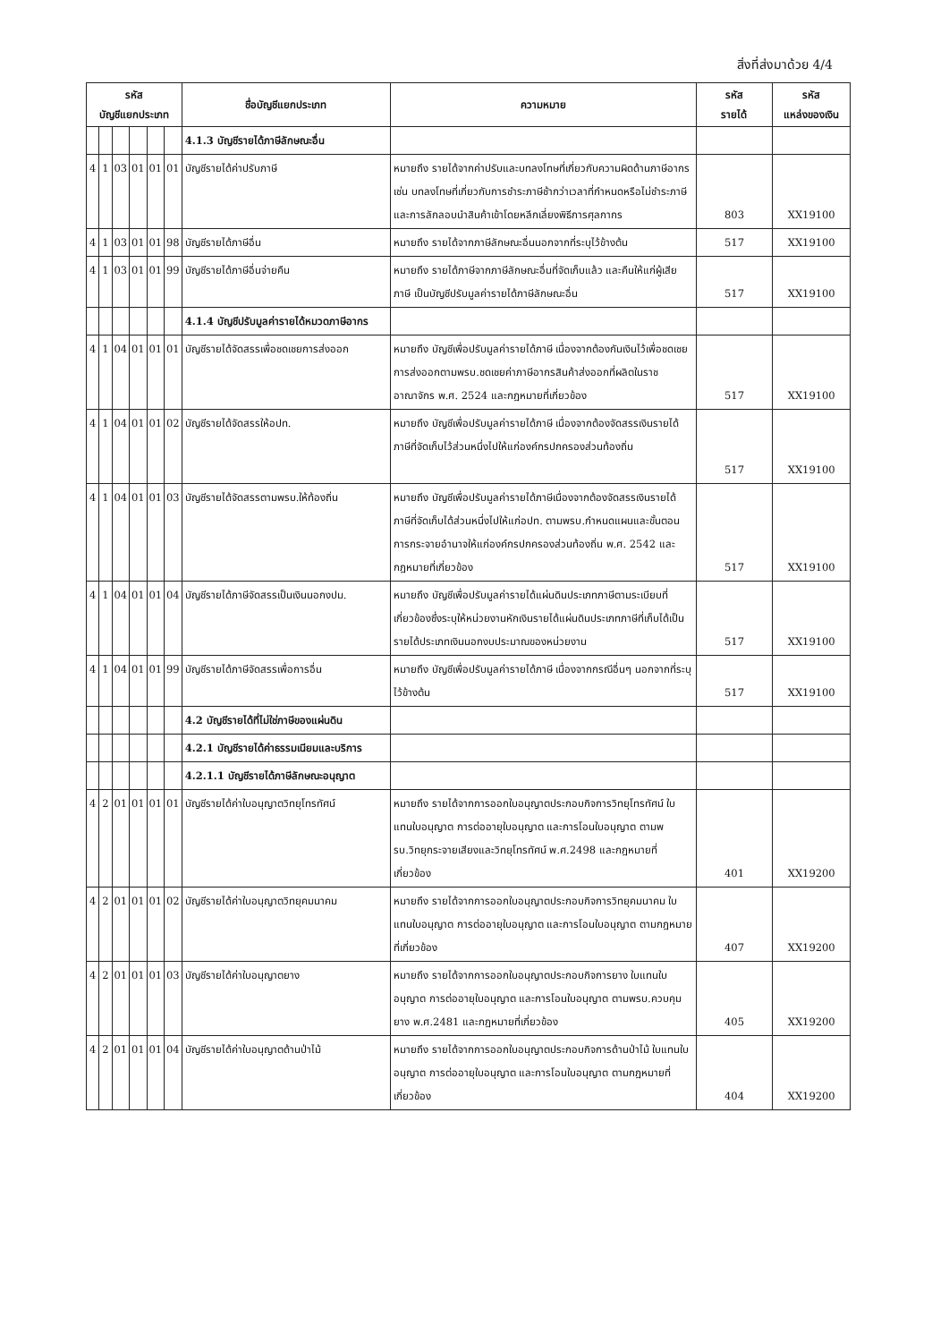สิ่งที่ส่งมาด้วย 4/4
| รหัส บัญชีแยกประเภท | | | | | | ชื่อบัญชีแยกประเภท | ความหมาย | รหัส รายได้ | รหัส แหล่งของเงิน |
| --- | --- | --- | --- | --- | --- | --- | --- | --- | --- |
| | | | | | | 4.1.3 บัญชีรายได้ภาษีลักษณะอื่น | | | |
| 4 | 1 | 03 | 01 | 01 | 01 | บัญชีรายได้ค่าปรับภาษี | หมายถึง รายได้จากค่าปรับและบทลงโทษที่เกี่ยวกับความผิดด้านภาษีอากร เช่น บทลงโทษที่เกี่ยวกับการชำระภาษีช้ากว่าเวลาที่กำหนดหรือไม่ชำระภาษี และการลักลอบนำสินค้าเข้าโดยหลีกเลี่ยงพิธีการศุลกากร | 803 | XX19100 |
| 4 | 1 | 03 | 01 | 01 | 98 | บัญชีรายได้ภาษีอื่น | หมายถึง รายได้จากภาษีลักษณะอื่นนอกจากที่ระบุไว้ข้างต้น | 517 | XX19100 |
| 4 | 1 | 03 | 01 | 01 | 99 | บัญชีรายได้ภาษีอื่นจ่ายคืน | หมายถึง รายได้ภาษีจากภาษีลักษณะอื่นที่จัดเก็บแล้ว และคืนให้แก่ผู้เสียภาษี เป็นบัญชีปรับมูลค่ารายได้ภาษีลักษณะอื่น | 517 | XX19100 |
| | | | | | | 4.1.4 บัญชีปรับมูลค่ารายได้หมวดภาษีอากร | | | |
| 4 | 1 | 04 | 01 | 01 | 01 | บัญชีรายได้จัดสรรเพื่อชดเชยการส่งออก | หมายถึง บัญชีเพื่อปรับมูลค่ารายได้ภาษี เนื่องจากต้องกันเงินไว้เพื่อชดเชยการส่งออกตามพรบ.ชดเชยค่าภาษีอากรสินค้าส่งออกที่ผลิตในราชอาณาจักร พ.ศ. 2524 และกฎหมายที่เกี่ยวข้อง | 517 | XX19100 |
| 4 | 1 | 04 | 01 | 01 | 02 | บัญชีรายได้จัดสรรให้อปท. | หมายถึง บัญชีเพื่อปรับมูลค่ารายได้ภาษี เนื่องจากต้องจัดสรรเงินรายได้ภาษีที่จัดเก็บไว้ส่วนหนึ่งไปให้แก่องค์กรปกครองส่วนท้องถิ่น | 517 | XX19100 |
| 4 | 1 | 04 | 01 | 01 | 03 | บัญชีรายได้จัดสรรตามพรบ.ให้ท้องถิ่น | หมายถึง บัญชีเพื่อปรับมูลค่ารายได้ภาษีเนื่องจากต้องจัดสรรเงินรายได้ภาษีที่จัดเก็บได้ส่วนหนึ่งไปให้แก่อปท. ตามพรบ.กำหนดแผนและขั้นตอนการกระจายอำนาจให้แก่องค์กรปกครองส่วนท้องถิ่น พ.ศ. 2542 และกฎหมายที่เกี่ยวข้อง | 517 | XX19100 |
| 4 | 1 | 04 | 01 | 01 | 04 | บัญชีรายได้ภาษีจัดสรรเป็นเงินนอกงปม. | หมายถึง บัญชีเพื่อปรับมูลค่ารายได้แผ่นดินประเภทภาษีตามระเบียบที่เกี่ยวข้องซึ่งระบุให้หน่วยงานหักเงินรายได้แผ่นดินประเภทภาษีที่เก็บได้เป็นรายได้ประเภทเงินนอกงบประมาณของหน่วยงาน | 517 | XX19100 |
| 4 | 1 | 04 | 01 | 01 | 99 | บัญชีรายได้ภาษีจัดสรรเพื่อการอื่น | หมายถึง บัญชีเพื่อปรับมูลค่ารายได้ภาษี เนื่องจากกรณีอื่นๆ นอกจากที่ระบุไว้ข้างต้น | 517 | XX19100 |
| | | | | | | 4.2 บัญชีรายได้ที่ไม่ใช่ภาษีของแผ่นดิน | | | |
| | | | | | | 4.2.1 บัญชีรายได้ค่าธรรมเนียมและบริการ | | | |
| | | | | | | 4.2.1.1 บัญชีรายได้ภาษีลักษณะอนุญาต | | | |
| 4 | 2 | 01 | 01 | 01 | 01 | บัญชีรายได้ค่าใบอนุญาตวิทยุโทรทัศน์ | หมายถึง รายได้จากการออกใบอนุญาตประกอบกิจการวิทยุโทรทัศน์ ใบแทนใบอนุญาต การต่ออายุใบอนุญาต และการโอนใบอนุญาต ตามพรบ.วิทยุกระจายเสียงและวิทยุโทรทัศน์ พ.ศ.2498 และกฎหมายที่เกี่ยวข้อง | 401 | XX19200 |
| 4 | 2 | 01 | 01 | 01 | 02 | บัญชีรายได้ค่าใบอนุญาตวิทยุคมนาคม | หมายถึง รายได้จากการออกใบอนุญาตประกอบกิจการวิทยุคมนาคม ใบแทนใบอนุญาต การต่ออายุใบอนุญาต และการโอนใบอนุญาต ตามกฎหมายที่เกี่ยวข้อง | 407 | XX19200 |
| 4 | 2 | 01 | 01 | 01 | 03 | บัญชีรายได้ค่าใบอนุญาตยาง | หมายถึง รายได้จากการออกใบอนุญาตประกอบกิจการยาง ใบแทนใบอนุญาต การต่ออายุใบอนุญาต และการโอนใบอนุญาต ตามพรบ.ควบคุมยาง พ.ศ.2481 และกฎหมายที่เกี่ยวข้อง | 405 | XX19200 |
| 4 | 2 | 01 | 01 | 01 | 04 | บัญชีรายได้ค่าใบอนุญาตด้านป่าไม้ | หมายถึง รายได้จากการออกใบอนุญาตประกอบกิจการด้านป่าไม้ ใบแทนใบอนุญาต การต่ออายุใบอนุญาต และการโอนใบอนุญาต ตามกฎหมายที่เกี่ยวข้อง | 404 | XX19200 |